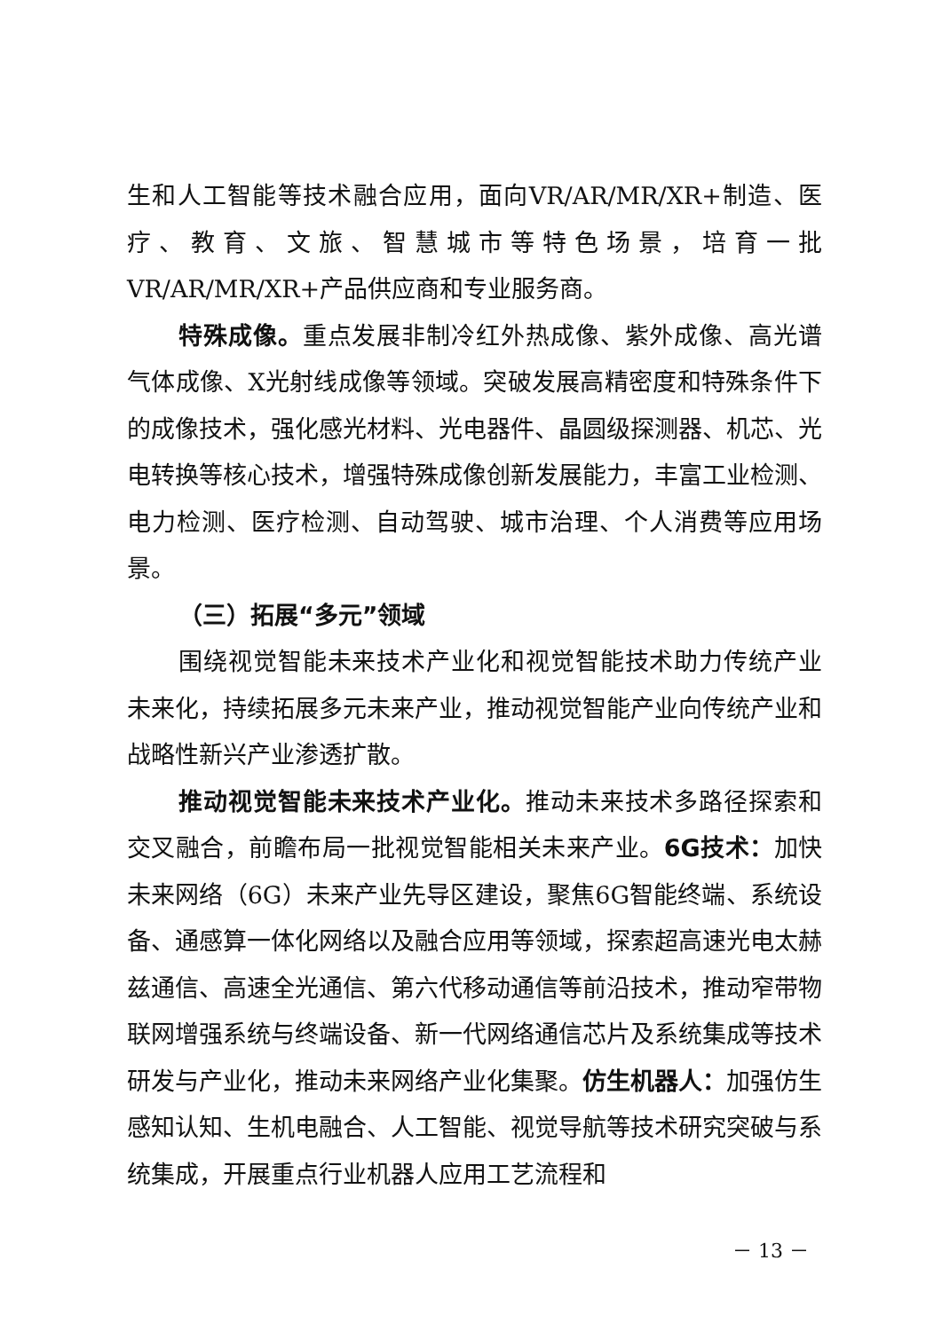生和人工智能等技术融合应用，面向VR/AR/MR/XR+制造、医疗、教育、文旅、智慧城市等特色场景，培育一批VR/AR/MR/XR+产品供应商和专业服务商。
特殊成像。重点发展非制冷红外热成像、紫外成像、高光谱气体成像、X光射线成像等领域。突破发展高精密度和特殊条件下的成像技术，强化感光材料、光电器件、晶圆级探测器、机芯、光电转换等核心技术，增强特殊成像创新发展能力，丰富工业检测、电力检测、医疗检测、自动驾驶、城市治理、个人消费等应用场景。
（三）拓展“多元”领域
围绕视觉智能未来技术产业化和视觉智能技术助力传统产业未来化，持续拓展多元未来产业，推动视觉智能产业向传统产业和战略性新兴产业渗透扩散。
推动视觉智能未来技术产业化。推动未来技术多路径探索和交叉融合，前瞻布局一批视觉智能相关未来产业。6G技术：加快未来网络（6G）未来产业先导区建设，聚焦6G智能终端、系统设备、通感算一体化网络以及融合应用等领域，探索超高速光电太赫兹通信、高速全光通信、第六代移动通信等前沿技术，推动窄带物联网增强系统与终端设备、新一代网络通信芯片及系统集成等技术研发与产业化，推动未来网络产业化集聚。仿生机器人：加强仿生感知认知、生机电融合、人工智能、视觉导航等技术研究突破与系统集成，开展重点行业机器人应用工艺流程和
－ 13 －